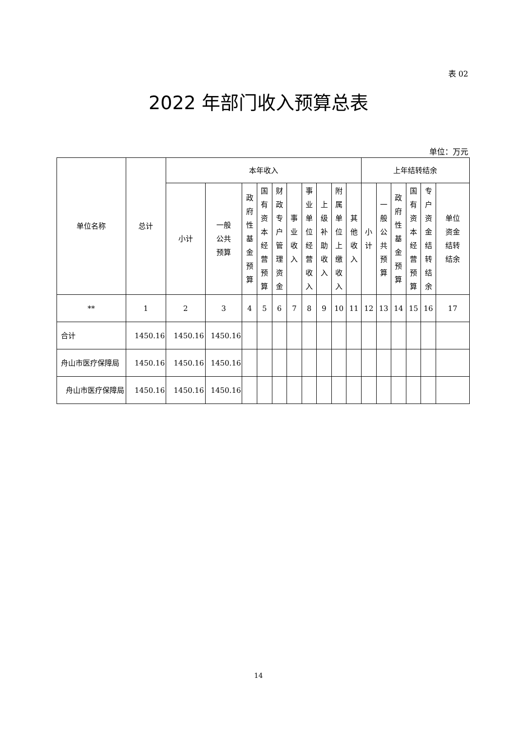表 02
2022 年部门收入预算总表
单位：万元
| 单位名称 | 总计 | 本年收入 | | | | | | | | | | 上年结转结余 | | | | | |
| --- | --- | --- | --- | --- | --- | --- | --- | --- | --- | --- | --- | --- | --- | --- | --- | --- | --- |
| | | 小计 | 一般 公共 预算 | 政府性基金预算 | 国有资本经营预算 | 财政专户管理资金 | 事业收入 | 事业单位经营收入 | 上级补助收入 | 附属单位上缴收入 | 其他收入 | 小计 | 一般公共预算 | 政府性基金预算 | 国有资本经营预算 | 专户资金结转结余 | 单位 资金 结转 结余 |
| ** | 1 | 2 | 3 | 4 | 5 | 6 | 7 | 8 | 9 | 10 | 11 | 12 | 13 | 14 | 15 | 16 | 17 |
| 合计 | 1450.16 | 1450.16 | 1450.16 | | | | | | | | | | | | | | |
| 舟山市医疗保障局 | 1450.16 | 1450.16 | 1450.16 | | | | | | | | | | | | | | |
| 舟山市医疗保障局 | 1450.16 | 1450.16 | 1450.16 | | | | | | | | | | | | | | |
14